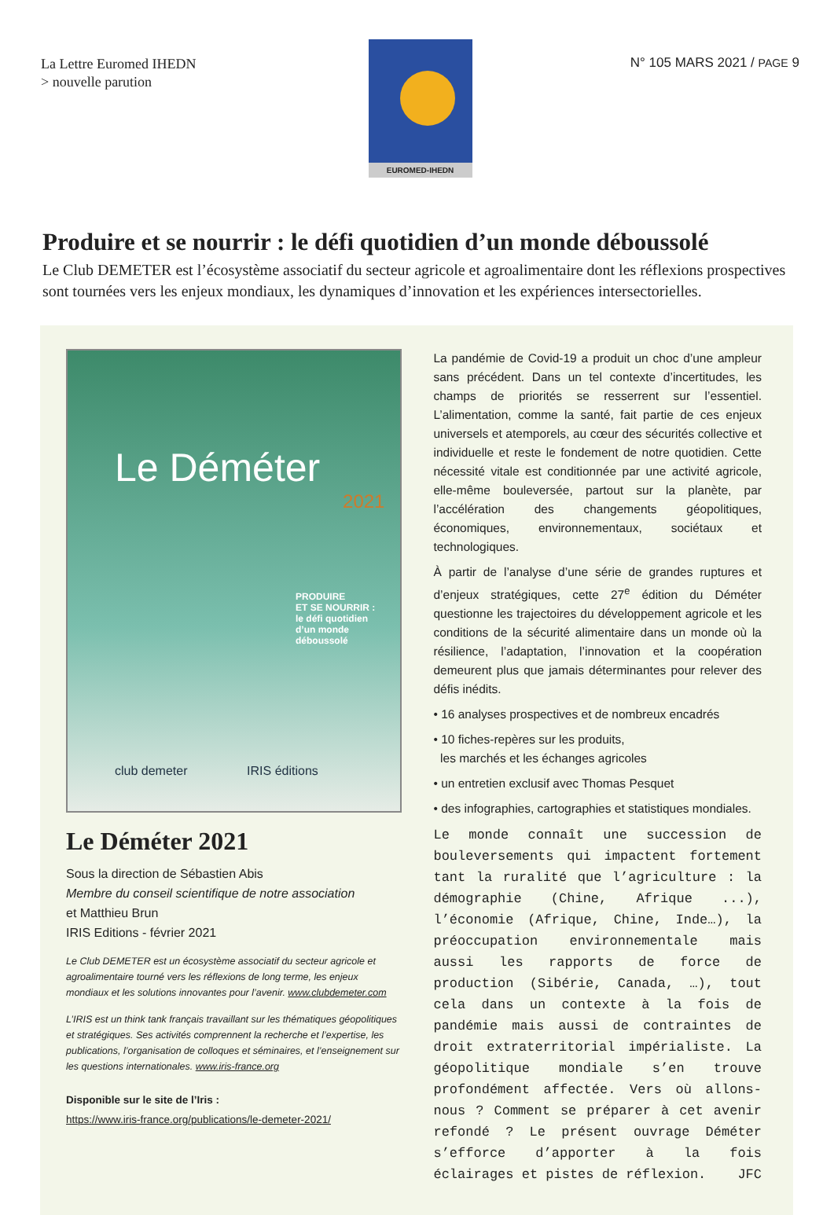La Lettre Euromed IHEDN
> nouvelle parution
EUROMED-IHEDN
N° 105 MARS 2021 / PAGE 9
Produire et se nourrir : le défi quotidien d’un monde déboussolé
Le Club DEMETER est l’écosystème associatif du secteur agricole et agroalimentaire dont les réflexions prospectives sont tournées vers les enjeux mondiaux, les dynamiques d’innovation et les expériences intersectorielles.
Le Déméter
2021
PRODUIRE
ET SE NOURRIR :
le défi quotidien
d’un monde déboussolé
club demeter IRIS éditions
Le Déméter 2021
Sous la direction de Sébastien Abis
Membre du conseil scientifique de notre association
et Matthieu Brun
IRIS Editions - février 2021
Le Club DEMETER est un écosystème associatif du secteur agricole et agroalimentaire tourné vers les réflexions de long terme, les enjeux mondiaux et les solutions innovantes pour l’avenir. www.clubdemeter.com
L’IRIS est un think tank français travaillant sur les thématiques géopolitiques et stratégiques. Ses activités comprennent la recherche et l’expertise, les publications, l’organisation de colloques et séminaires, et l’enseignement sur les questions internationales. www.iris-france.org
Disponible sur le site de l’Iris :
https://www.iris-france.org/publications/le-demeter-2021/
La pandémie de Covid-19 a produit un choc d’une ampleur sans précédent. Dans un tel contexte d’incertitudes, les champs de priorités se resserrent sur l’essentiel. L’alimentation, comme la santé, fait partie de ces enjeux universels et atemporels, au cœur des sécurités collective et individuelle et reste le fondement de notre quotidien. Cette nécessité vitale est conditionnée par une activité agricole, elle-même bouleversée, partout sur la planète, par l’accélération des changements géopolitiques, économiques, environnementaux, sociétaux et technologiques.
À partir de l’analyse d’une série de grandes ruptures et d’enjeux stratégiques, cette 27<sup>e</sup> édition du Déméter questionne les trajectoires du développement agricole et les conditions de la sécurité alimentaire dans un monde où la résilience, l’adaptation, l’innovation et la coopération demeurent plus que jamais déterminantes pour relever des défis inédits.
• 16 analyses prospectives et de nombreux encadrés
• 10 fiches-repères sur les produits,
les marchés et les échanges agricoles
• un entretien exclusif avec Thomas Pesquet
• des infographies, cartographies et statistiques mondiales.
Le monde connaît une succession de bouleversements qui impactent fortement tant la ruralité que l’agriculture : la démographie (Chine, Afrique ...), l’économie (Afrique, Chine, Inde…), la préoccupation environnementale mais aussi les rapports de force de production (Sibérie, Canada, …), tout cela dans un contexte à la fois de pandémie mais aussi de contraintes de droit extraterritorial impérialiste. La géopolitique mondiale s’en trouve profondément affectée. Vers où allons-nous ? Comment se préparer à cet avenir refondé ? Le présent ouvrage Déméter s’efforce d’apporter à la fois éclairages et pistes de réflexion. JFC